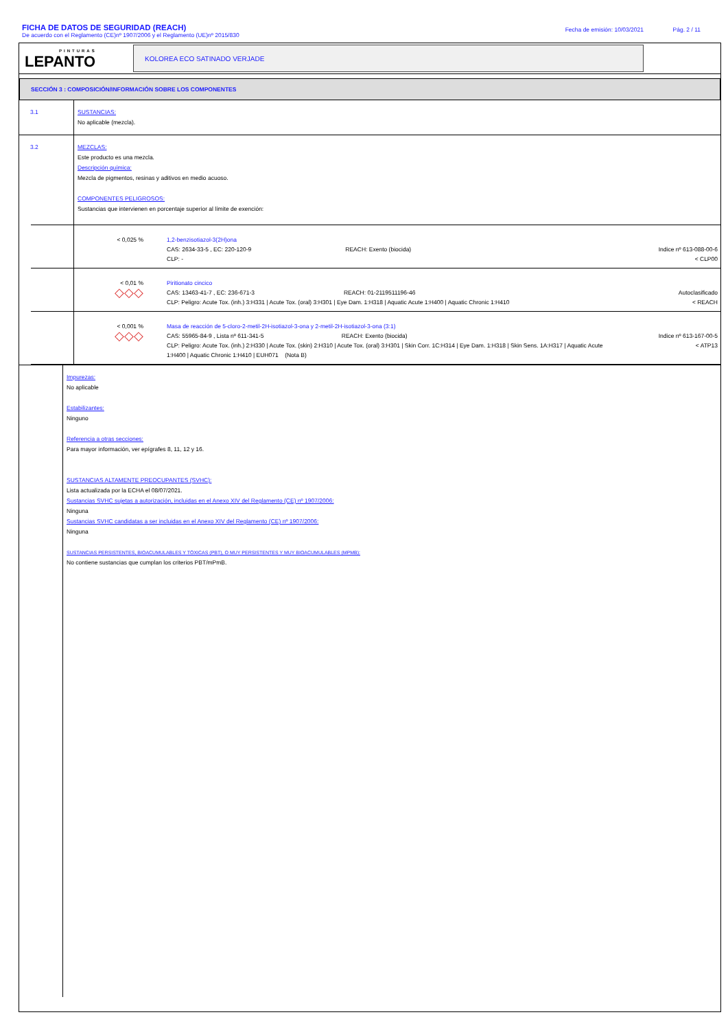FICHA DE DATOS DE SEGURIDAD (REACH)
De acuerdo con el Reglamento (CE)nº 1907/2006 y el Reglamento (UE)nº 2015/830
Fecha de emisión: 10/03/2021 Pág. 2 / 11
PINTURAS
LEPANTO
KOLOREA ECO SATINADO VERJADE
SECCIÓN 3 : COMPOSICIÓN/INFORMACIÓN SOBRE LOS COMPONENTES
3.1
SUSTANCIAS:
No aplicable (mezcla).
3.2
MEZCLAS:
Este producto es una mezcla.
Descripción química:
Mezcla de pigmentos, resinas y aditivos en medio acuoso.
COMPONENTES PELIGROSOS:
Sustancias que intervienen en porcentaje superior al límite de exención:
| < 0,025 % | 1,2-benzisotiazol-3(2H)ona CAS: 2634-33-5 , EC: 220-120-9 REACH: Exento (biocida) CLP: - | Indice nº 613-088-00-6 < CLP00 |
| < 0,01 % ◇◇◇ | Piritionato cincico CAS: 13463-41-7 , EC: 236-671-3 REACH: 01-2119511196-46 CLP: Peligro: Acute Tox. (inh.) 3:H331 / Acute Tox. (oral) 3:H301 / Eye Dam. 1:H318 / Aquatic Acute 1:H400 / Aquatic Chronic 1:H410 | Autoclasificado < REACH |
| < 0,001 % ◇◇◇ | Masa de reacción de 5-cloro-2-metil-2H-isotiazol-3-ona y 2-metil-2H-isotiazol-3-ona (3:1) CAS: 55965-84-9 , Lista nº 611-341-5 REACH: Exento (biocida) CLP: Peligro: Acute Tox. (inh.) 2:H330 / Acute Tox. (skin) 2:H310 / Acute Tox. (oral) 3:H301 / Skin Corr. 1C:H314 / Eye Dam. 1:H318 / Skin Sens. 1A:H317 / Aquatic Acute 1:H400 / Aquatic Chronic 1:H410 / EUH071 (Nota B) | Indice nº 613-167-00-5 < ATP13 |
Impurezas:
No aplicable
Estabilizantes:
Ninguno
Referencia a otras secciones:
Para mayor información, ver epígrafes 8, 11, 12 y 16.
SUSTANCIAS ALTAMENTE PREOCUPANTES (SVHC):
Lista actualizada por la ECHA el 08/07/2021.
Sustancias SVHC sujetas a autorización, incluidas en el Anexo XIV del Reglamento (CE) nº 1907/2006:
Ninguna
Sustancias SVHC candidatas a ser incluidas en el Anexo XIV del Reglamento (CE) nº 1907/2006:
Ninguna
SUSTANCIAS PERSISTENTES, BIOACUMULABLES Y TÓXICAS (PBT), O MUY PERSISTENTES Y MUY BIOACUMULABLES (MPMB):
No contiene sustancias que cumplan los criterios PBT/mPmB.